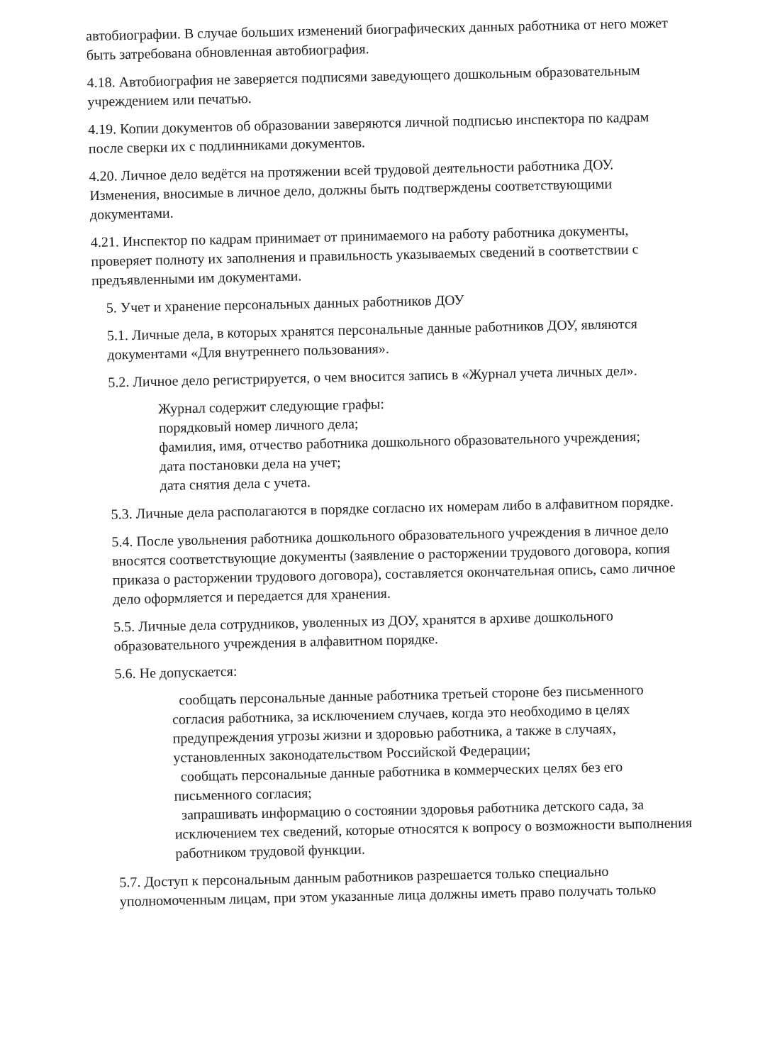автобиографии. В случае больших изменений биографических данных работника от него может быть затребована обновленная автобиография.
4.18. Автобиография не заверяется подписями заведующего дошкольным образовательным учреждением или печатью.
4.19. Копии документов об образовании заверяются личной подписью инспектора по кадрам после сверки их с подлинниками документов.
4.20. Личное дело ведётся на протяжении всей трудовой деятельности работника ДОУ. Изменения, вносимые в личное дело, должны быть подтверждены соответствующими документами.
4.21. Инспектор по кадрам принимает от принимаемого на работу работника документы, проверяет полноту их заполнения и правильность указываемых сведений в соответствии с предъявленными им документами.
5. Учет и хранение персональных данных работников ДОУ
5.1. Личные дела, в которых хранятся персональные данные работников ДОУ, являются документами «Для внутреннего пользования».
5.2. Личное дело регистрируется, о чем вносится запись в «Журнал учета личных дел».
Журнал содержит следующие графы:
порядковый номер личного дела;
фамилия, имя, отчество работника дошкольного образовательного учреждения;
дата постановки дела на учет;
дата снятия дела с учета.
5.3. Личные дела располагаются в порядке согласно их номерам либо в алфавитном порядке.
5.4. После увольнения работника дошкольного образовательного учреждения в личное дело вносятся соответствующие документы (заявление о расторжении трудового договора, копия приказа о расторжении трудового договора), составляется окончательная опись, само личное дело оформляется и передается для хранения.
5.5. Личные дела сотрудников, уволенных из ДОУ, хранятся в архиве дошкольного образовательного учреждения в алфавитном порядке.
5.6. Не допускается:
сообщать персональные данные работника третьей стороне без письменного согласия работника, за исключением случаев, когда это необходимо в целях предупреждения угрозы жизни и здоровью работника, а также в случаях, установленных законодательством Российской Федерации;
сообщать персональные данные работника в коммерческих целях без его письменного согласия;
запрашивать информацию о состоянии здоровья работника детского сада, за исключением тех сведений, которые относятся к вопросу о возможности выполнения работником трудовой функции.
5.7. Доступ к персональным данным работников разрешается только специально уполномоченным лицам, при этом указанные лица должны иметь право получать только